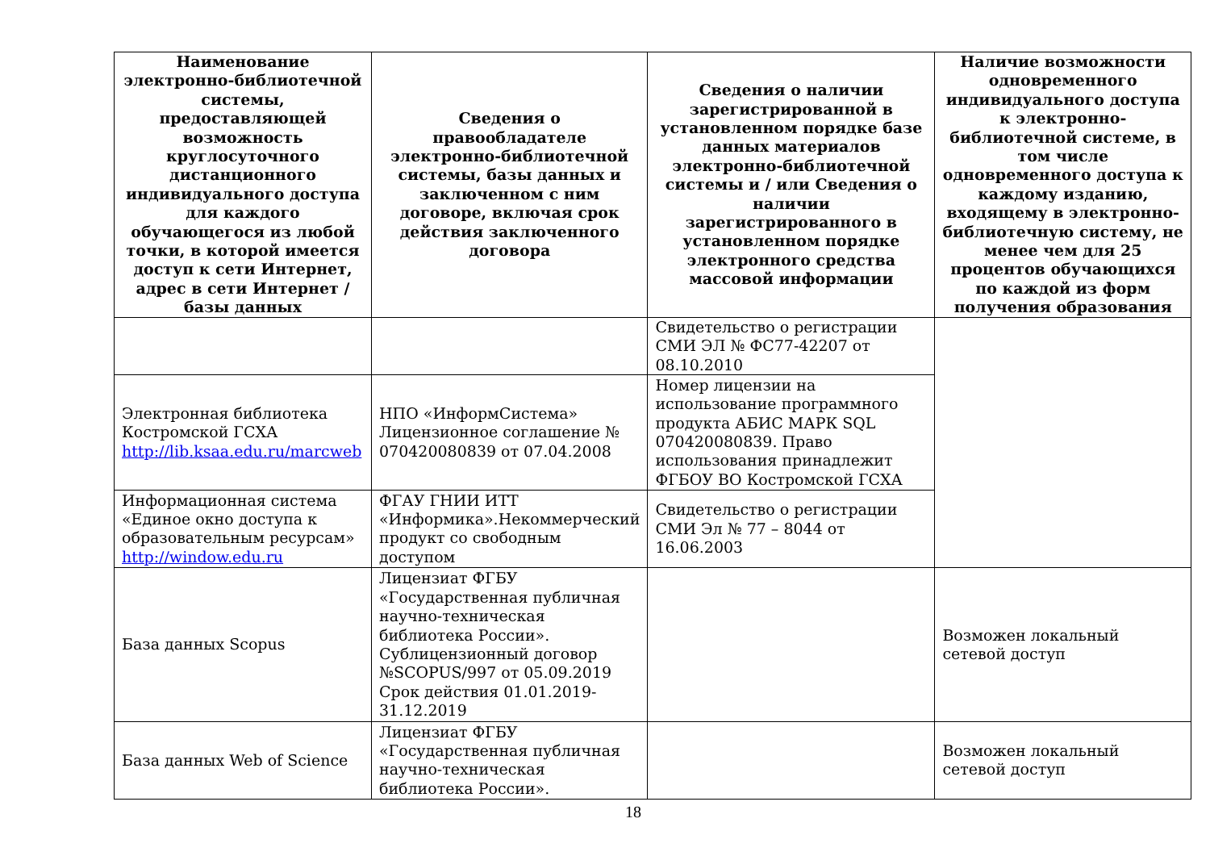| Наименование электронно-библиотечной системы, предоставляющей возможность круглосуточного дистанционного индивидуального доступа для каждого обучающегося из любой точки, в которой имеется доступ к сети Интернет, адрес в сети Интернет / базы данных | Сведения о правообладателе электронно-библиотечной системы, базы данных и заключенном с ним договоре, включая срок действия заключенного договора | Сведения о наличии зарегистрированной в установленном порядке базе данных материалов электронно-библиотечной системы и / или Сведения о наличии зарегистрированного в установленном порядке электронного средства массовой информации | Наличие возможности одновременного индивидуального доступа к электронно-библиотечной системе, в том числе одновременного доступа к каждому изданию, входящему в электронно-библиотечную систему, не менее чем для 25 процентов обучающихся по каждой из форм получения образования |
| --- | --- | --- | --- |
| | | Свидетельство о регистрации СМИ ЭЛ № ФС77-42207 от 08.10.2010 | |
| Электронная библиотека Костромской ГСХА http://lib.ksaa.edu.ru/marcweb | НПО «ИнформСистема» Лицензионное соглашение № 070420080839 от 07.04.2008 | Номер лицензии на использование программного продукта АБИС МАРК SQL 070420080839. Право использования принадлежит ФГБОУ ВО Костромской ГСХА | |
| Информационная система «Единое окно доступа к образовательным ресурсам» http://window.edu.ru | ФГАУ ГНИИ ИТТ «Информика».Некоммерческий продукт со свободным доступом | Свидетельство о регистрации СМИ Эл № 77 – 8044 от 16.06.2003 | |
| База данных Scopus | Лицензиат ФГБУ «Государственная публичная научно-техническая библиотека России». Сублицензионный договор №SCOPUS/997 от 05.09.2019 Срок действия 01.01.2019-31.12.2019 | | Возможен локальный сетевой доступ |
| База данных Web of Science | Лицензиат ФГБУ «Государственная публичная научно-техническая библиотека России». | | Возможен локальный сетевой доступ |
18